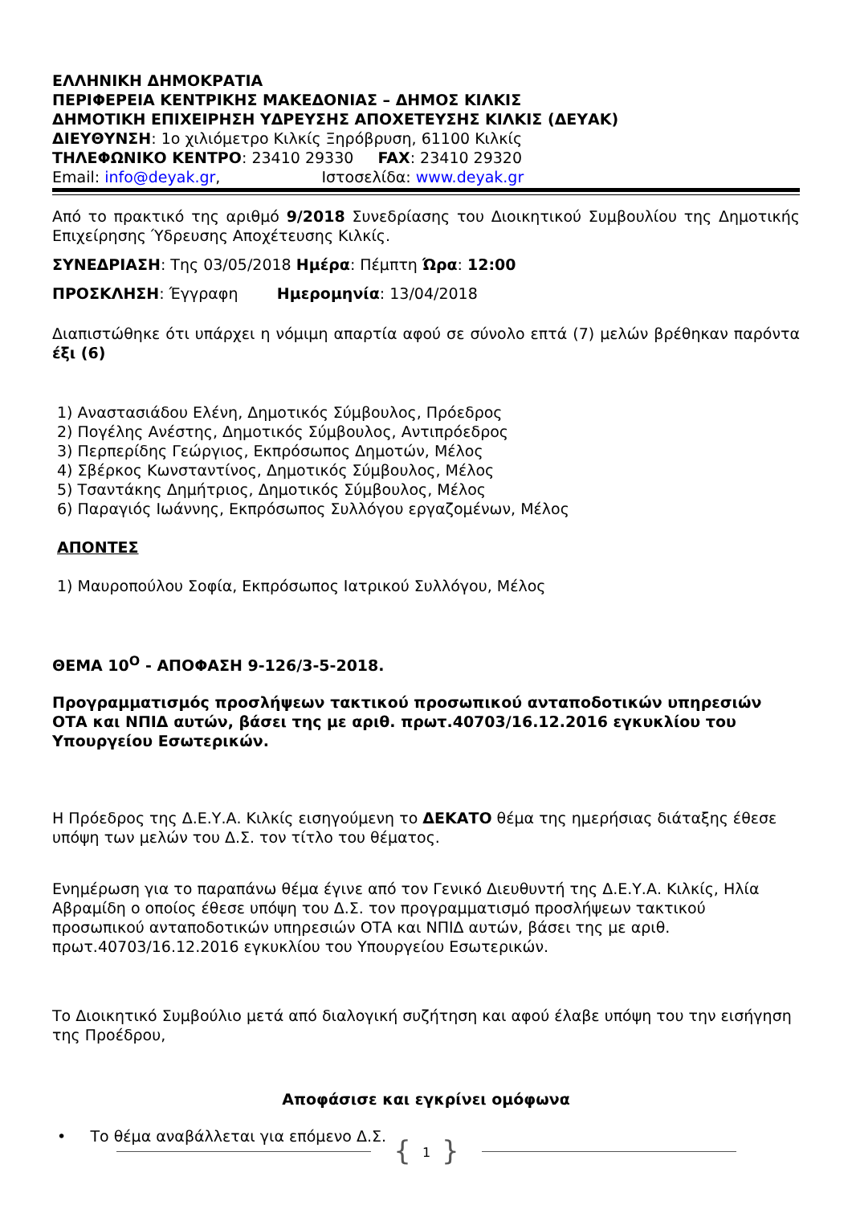ΕΛΛΗΝΙΚΗ ΔΗΜΟΚΡΑΤΙΑ
ΠΕΡΙΦΕΡΕΙΑ ΚΕΝΤΡΙΚΗΣ ΜΑΚΕΔΟΝΙΑΣ – ΔΗΜΟΣ ΚΙΛΚΙΣ
ΔΗΜΟΤΙΚΗ ΕΠΙΧΕΙΡΗΣΗ ΥΔΡΕΥΣΗΣ ΑΠΟΧΕΤΕΥΣΗΣ ΚΙΛΚΙΣ (ΔΕΥΑΚ)
ΔΙΕΥΘΥΝΣΗ: 1ο χιλιόμετρο Κιλκίς Ξηρόβρυση, 61100 Κιλκίς
ΤΗΛΕΦΩΝΙΚΟ ΚΕΝΤΡΟ: 23410 29330 FAX: 23410 29320
Email: info@deyak.gr, Ιστοσελίδα: www.deyak.gr
Από το πρακτικό της αριθμό 9/2018 Συνεδρίασης του Διοικητικού Συμβουλίου της Δημοτικής Επιχείρησης Ύδρευσης Αποχέτευσης Κιλκίς.
ΣΥΝΕΔΡΙΑΣΗ: Της 03/05/2018 Ημέρα: Πέμπτη Ώρα: 12:00
ΠΡΟΣΚΛΗΣΗ: Έγγραφη Ημερομηνία: 13/04/2018
Διαπιστώθηκε ότι υπάρχει η νόμιμη απαρτία αφού σε σύνολο επτά (7) μελών βρέθηκαν παρόντα έξι (6)
1) Αναστασιάδου Ελένη, Δημοτικός Σύμβουλος, Πρόεδρος
2) Πογέλης Ανέστης, Δημοτικός Σύμβουλος, Αντιπρόεδρος
3) Περπερίδης Γεώργιος, Εκπρόσωπος Δημοτών, Μέλος
4) Σβέρκος Κωνσταντίνος, Δημοτικός Σύμβουλος, Μέλος
5) Τσαντάκης Δημήτριος, Δημοτικός Σύμβουλος, Μέλος
6) Παραγιός Ιωάννης, Εκπρόσωπος Συλλόγου εργαζομένων, Μέλος
ΑΠΟΝΤΕΣ
1) Μαυροπούλου Σοφία, Εκπρόσωπος Ιατρικού Συλλόγου, Μέλος
ΘΕΜΑ 10<sup>Ο</sup> - ΑΠΟΦΑΣΗ 9-126/3-5-2018.
Προγραμματισμός προσλήψεων τακτικού προσωπικού ανταποδοτικών υπηρεσιών ΟΤΑ και ΝΠΙΔ αυτών, βάσει της με αριθ. πρωτ.40703/16.12.2016 εγκυκλίου του Υπουργείου Εσωτερικών.
Η Πρόεδρος της Δ.Ε.Υ.Α. Κιλκίς εισηγούμενη το ΔΕΚΑΤΟ θέμα της ημερήσιας διάταξης έθεσε υπόψη των μελών του Δ.Σ. τον τίτλο του θέματος.
Ενημέρωση για το παραπάνω θέμα έγινε από τον Γενικό Διευθυντή της Δ.Ε.Υ.Α. Κιλκίς, Ηλία Αβραμίδη ο οποίος έθεσε υπόψη του Δ.Σ. τον προγραμματισμό προσλήψεων τακτικού προσωπικού ανταποδοτικών υπηρεσιών ΟΤΑ και ΝΠΙΔ αυτών, βάσει της με αριθ. πρωτ.40703/16.12.2016 εγκυκλίου του Υπουργείου Εσωτερικών.
Το Διοικητικό Συμβούλιο μετά από διαλογική συζήτηση και αφού έλαβε υπόψη του την εισήγηση της Προέδρου,
Αποφάσισε και εγκρίνει ομόφωνα
• Το θέμα αναβάλλεται για επόμενο Δ.Σ.
{ 1 }